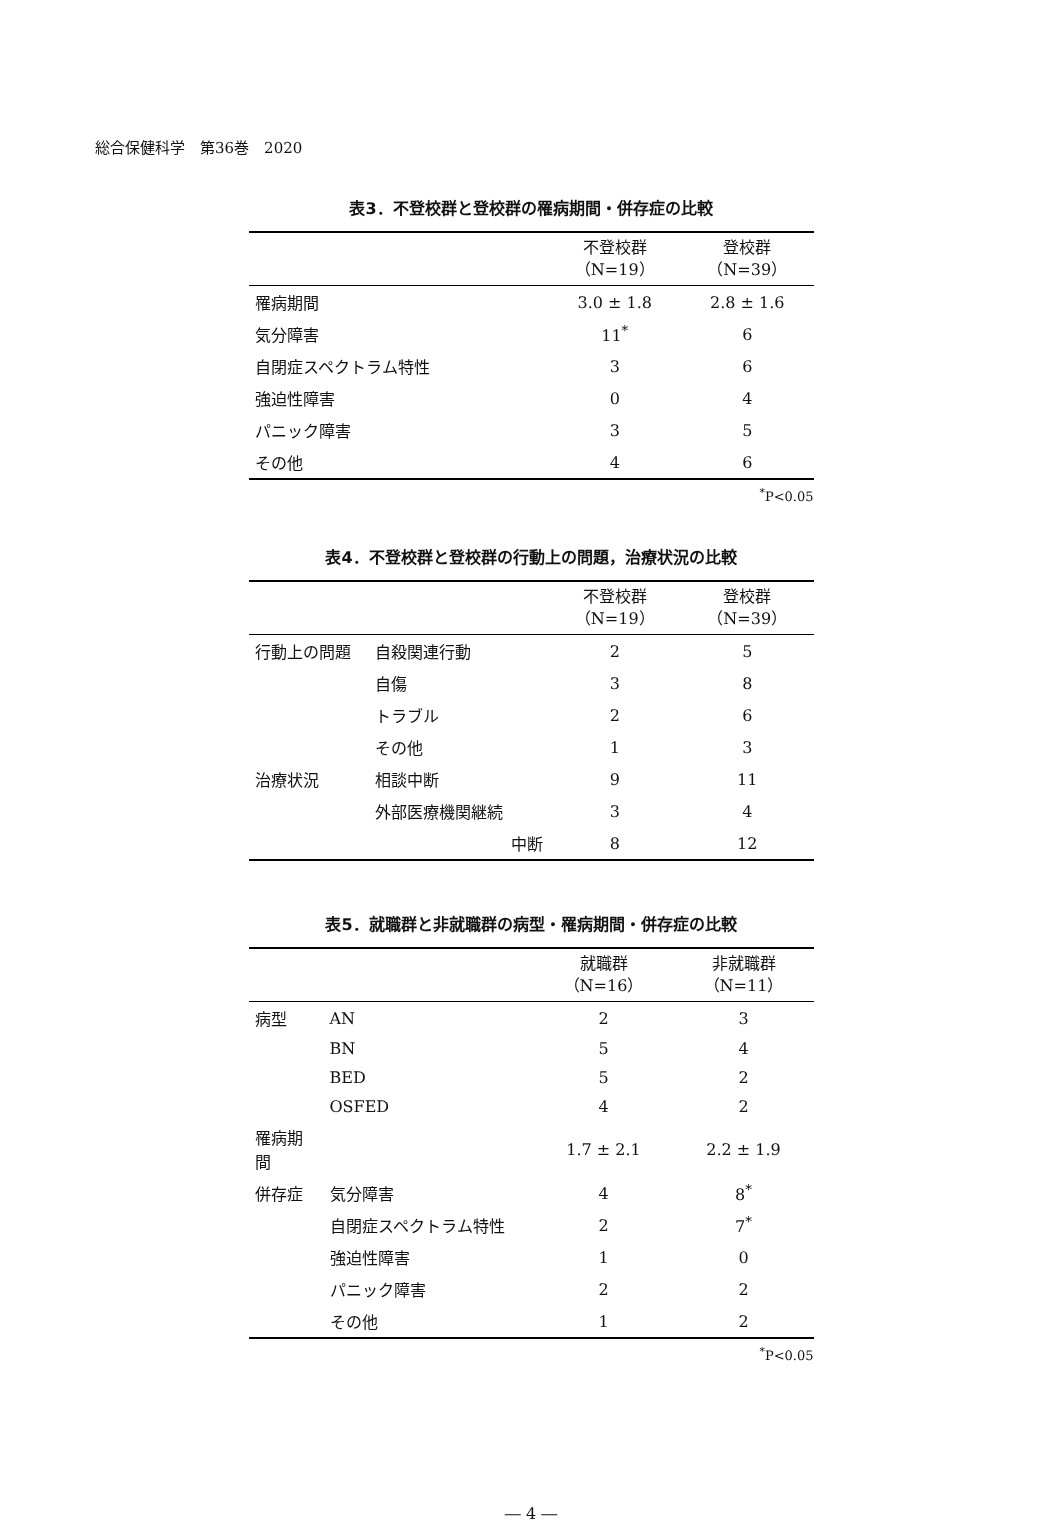総合保健科学　第36巻　2020
表3．不登校群と登校群の罹病期間・併存症の比較
| | 不登校群 （N=19） | 登校群 （N=39） |
| --- | --- | --- |
| 罹病期間 | 3.0 ± 1.8 | 2.8 ± 1.6 |
| 気分障害 | 11<sup>*</sup> | 6 |
| 自閉症スペクトラム特性 | 3 | 6 |
| 強迫性障害 | 0 | 4 |
| パニック障害 | 3 | 5 |
| その他 | 4 | 6 |
<sup>*</sup> P<0.05
表4．不登校群と登校群の行動上の問題，治療状況の比較
| | | 不登校群 （N=19） | 登校群 （N=39） |
| --- | --- | --- | --- |
| 行動上の問題 | 自殺関連行動 | 2 | 5 |
| | 自傷 | 3 | 8 |
| | トラブル | 2 | 6 |
| | その他 | 1 | 3 |
| 治療状況 | 相談中断 | 9 | 11 |
| | 外部医療機関継続 | 3 | 4 |
| | 中断 | 8 | 12 |
表5．就職群と非就職群の病型・罹病期間・併存症の比較
| | | 就職群 （N=16） | 非就職群 （N=11） |
| --- | --- | --- | --- |
| 病型 | AN | 2 | 3 |
| | BN | 5 | 4 |
| | BED | 5 | 2 |
| | OSFED | 4 | 2 |
| 罹病期間 | | 1.7 ± 2.1 | 2.2 ± 1.9 |
| 併存症 | 気分障害 | 4 | 8<sup>*</sup> |
| | 自閉症スペクトラム特性 | 2 | 7<sup>*</sup> |
| | 強迫性障害 | 1 | 0 |
| | パニック障害 | 2 | 2 |
| | その他 | 1 | 2 |
<sup>*</sup> P<0.05
― 4 ―